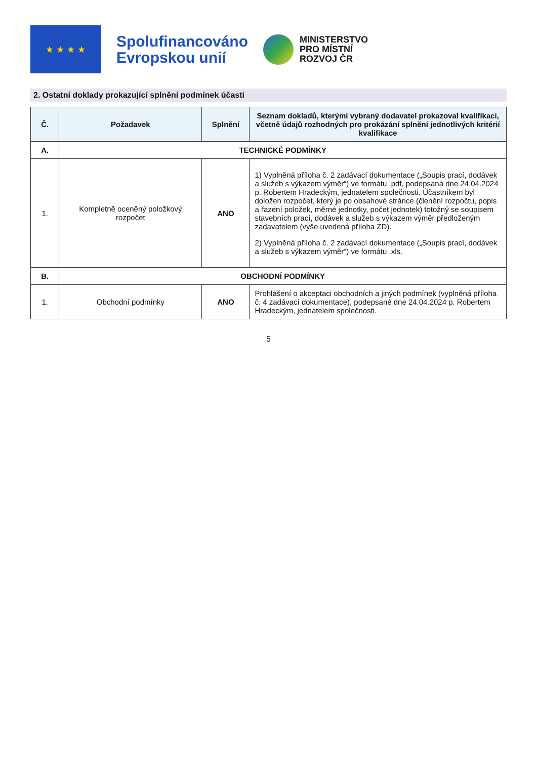★ ★ ★ ★
Spolufinancováno
Evropskou unií
MINISTERSTVO
PRO MÍSTNÍ
ROZVOJ ČR
2. Ostatní doklady prokazující splnění podmínek účasti
| Č. | Požadavek | Splnění | Seznam dokladů, kterými vybraný dodavatel prokazoval kvalifikaci, včetně údajů rozhodných pro prokázání splnění jednotlivých kritérií kvalifikace |
| --- | --- | --- | --- |
| A. | TECHNICKÉ PODMÍNKY | | |
| 1. | Kompletně oceněný položkový rozpočet | ANO | 1) Vyplněná příloha č. 2 zadávací dokumentace („Soupis prací, dodávek a služeb s výkazem výměr“) ve formátu .pdf, podepsaná dne 24.04.2024 p. Robertem Hradeckým, jednatelem společnosti. Účastníkem byl doložen rozpočet, který je po obsahové stránce (členění rozpočtu, popis a řazení položek, měrné jednotky, počet jednotek) totožný se soupisem stavebních prací, dodávek a služeb s výkazem výměr předloženým zadavatelem (výše uvedená příloha ZD). 2) Vyplněná příloha č. 2 zadávací dokumentace („Soupis prací, dodávek a služeb s výkazem výměr“) ve formátu .xls. |
| B. | OBCHODNÍ PODMÍNKY | | |
| 1. | Obchodní podmínky | ANO | Prohlášení o akceptaci obchodních a jiných podmínek (vyplněná příloha č. 4 zadávací dokumentace), podepsané dne 24.04.2024 p. Robertem Hradeckým, jednatelem společnosti. |
5